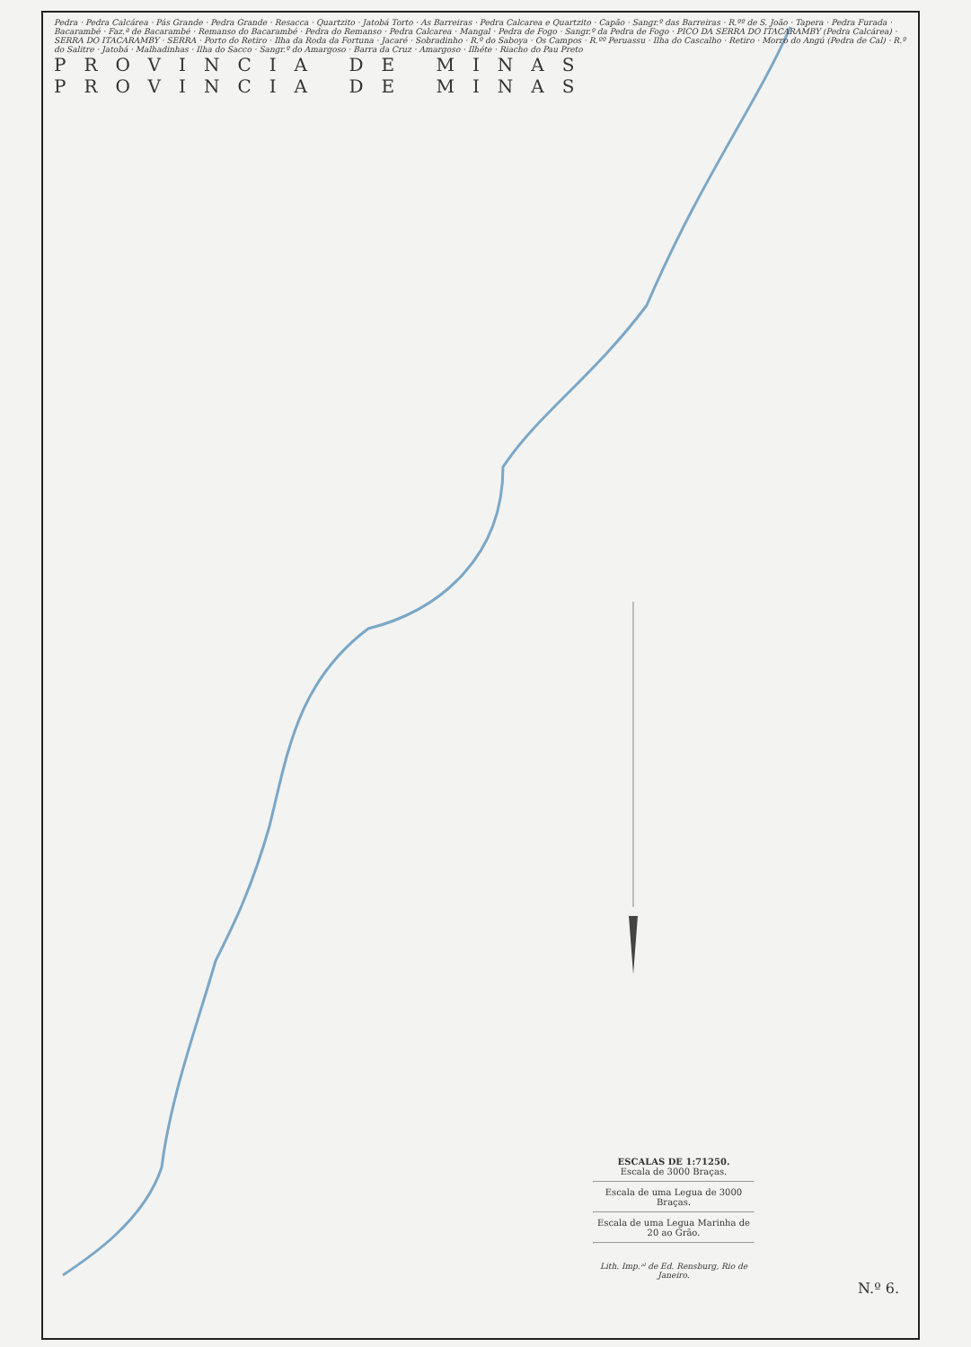Pedra · Pedra Calcárea · Pás Grande · Pedra Grande · Resacca · Quartzito · Jatobá Torto · As Barreiras · Pedra Calcarea e Quartzito · Capão · Sangr.º das Barreiras · R.ºº de S. João · Tapera · Pedra Furada · Bacarambé · Faz.ª de Bacarambé · Remanso do Bacarambé · Pedra do Remanso · Pedra Calcarea · Mangal · Pedra de Fogo · Sangr.º da Pedra de Fogo · PICO DA SERRA DO ITACARAMBY (Pedra Calcárea) · SERRA DO ITACARAMBY · SERRA · Porto do Retiro · Ilha da Roda da Fortuna · Jacaré · Sobradinho · R.º do Saboya · Os Campos · R.ºº Peruassu · Ilha do Cascalho · Retiro · Morro do Angú (Pedra de Cal) · R.º do Salitre · Jatobá · Malhadinhas · Ilha do Sacco · Sangr.º do Amargoso · Barra da Cruz · Amargoso · Ilhéte · Riacho do Pau Preto
PROVINCIA DE MINAS
PROVINCIA DE MINAS
ESCALAS DE 1:71250.
Escala de 3000 Braças.
Escala de uma Legua de 3000 Braças.
Escala de uma Legua Marinha de 20 ao Grão.
Lith. Imp.ᵃˡ de Ed. Rensburg, Rio de Janeiro.
N.º 6.